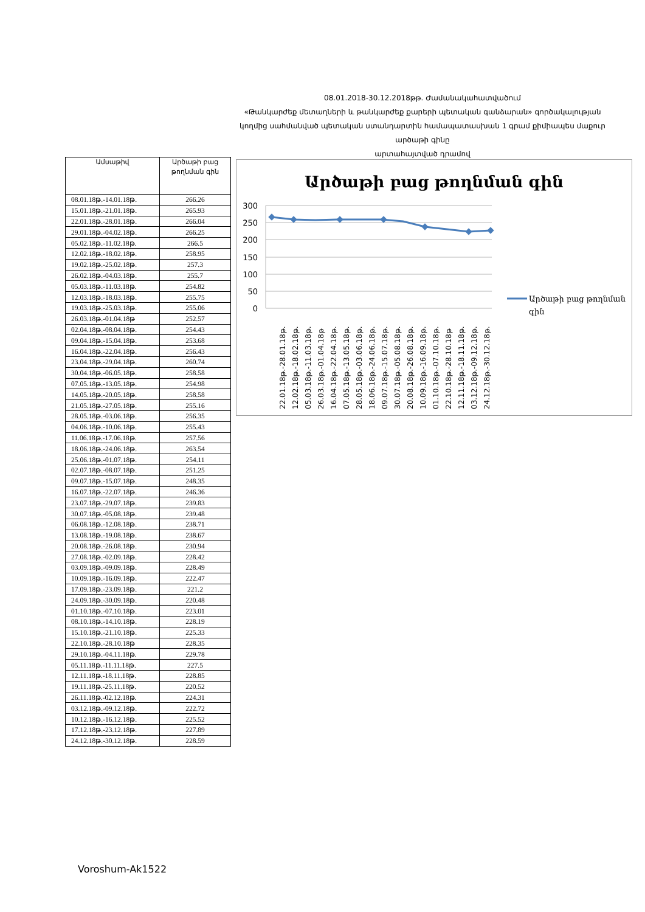08.01.2018-30.12.2018թթ. Ժամանակահատվածում
«Թանկարժեք մետաղների և թանկարժեք քարերի պետական գանձարան» գործակալության
կողմից սահմանված պետական ստանդարտին համապատասխան 1 գրամ քիմիապես մաքուր արծաթի գինը
արտահայտված դրամով
| Ամսաթիվ | Արծաթի բաց թողնման գին |
| --- | --- |
| 08.01.18թ.-14.01.18թ. | 266.26 |
| 15.01.18թ.-21.01.18թ. | 265.93 |
| 22.01.18թ.-28.01.18թ. | 266.04 |
| 29.01.18թ.-04.02.18թ. | 266.25 |
| 05.02.18թ.-11.02.18թ. | 266.5 |
| 12.02.18թ.-18.02.18թ. | 258.95 |
| 19.02.18թ.-25.02.18թ. | 257.3 |
| 26.02.18թ.-04.03.18թ. | 255.7 |
| 05.03.18թ.-11.03.18թ. | 254.82 |
| 12.03.18թ.-18.03.18թ. | 255.75 |
| 19.03.18թ.-25.03.18թ. | 255.06 |
| 26.03.18թ.-01.04.18թ | 252.57 |
| 02.04.18թ.-08.04.18թ. | 254.43 |
| 09.04.18թ.-15.04.18թ. | 253.68 |
| 16.04.18թ.-22.04.18թ. | 256.43 |
| 23.04.18թ.-29.04.18թ. | 260.74 |
| 30.04.18թ.-06.05.18թ. | 258.58 |
| 07.05.18թ.-13.05.18թ. | 254.98 |
| 14.05.18թ.-20.05.18թ. | 258.58 |
| 21.05.18թ.-27.05.18թ. | 255.16 |
| 28.05.18թ.-03.06.18թ. | 256.35 |
| 04.06.18թ.-10.06.18թ. | 255.43 |
| 11.06.18թ.-17.06.18թ. | 257.56 |
| 18.06.18թ.-24.06.18թ. | 263.54 |
| 25.06.18թ.-01.07.18թ. | 254.11 |
| 02.07.18թ.-08.07.18թ. | 251.25 |
| 09.07.18թ.-15.07.18թ. | 248.35 |
| 16.07.18թ.-22.07.18թ. | 246.36 |
| 23.07.18թ.-29.07.18թ. | 239.83 |
| 30.07.18թ.-05.08.18թ. | 239.48 |
| 06.08.18թ.-12.08.18թ. | 238.71 |
| 13.08.18թ.-19.08.18թ. | 238.67 |
| 20.08.18թ.-26.08.18թ. | 230.94 |
| 27.08.18թ.-02.09.18թ. | 228.42 |
| 03.09.18թ.-09.09.18թ. | 228.49 |
| 10.09.18թ.-16.09.18թ. | 222.47 |
| 17.09.18թ.-23.09.18թ. | 221.2 |
| 24.09.18թ.-30.09.18թ. | 220.48 |
| 01.10.18թ.-07.10.18թ. | 223.01 |
| 08.10.18թ.-14.10.18թ. | 228.19 |
| 15.10.18թ.-21.10.18թ. | 225.33 |
| 22.10.18թ.-28.10.18թ | 228.35 |
| 29.10.18թ.-04.11.18թ. | 229.78 |
| 05.11.18թ.-11.11.18թ. | 227.5 |
| 12.11.18թ.-18.11.18թ. | 228.85 |
| 19.11.18թ.-25.11.18թ. | 220.52 |
| 26.11.18թ.-02.12.18թ. | 224.31 |
| 03.12.18թ.-09.12.18թ. | 222.72 |
| 10.12.18թ.-16.12.18թ. | 225.52 |
| 17.12.18թ.-23.12.18թ. | 227.89 |
| 24.12.18թ.-30.12.18թ. | 228.59 |
Արծաթի բաց թողնման գին
300
250
200
150
100
50
0
22.01.18թ.-28.01.18թ.
12.02.18թ.-18.02.18թ.
05.03.18թ.-11.03.18թ.
26.03.18թ.-01.04.18թ
16.04.18թ.-22.04.18թ.
07.05.18թ.-13.05.18թ.
28.05.18թ.-03.06.18թ.
18.06.18թ.-24.06.18թ.
09.07.18թ.-15.07.18թ.
30.07.18թ.-05.08.18թ.
20.08.18թ.-26.08.18թ.
10.09.18թ.-16.09.18թ.
01.10.18թ.-07.10.18թ.
22.10.18թ.-28.10.18թ
12.11.18թ.-18.11.18թ.
03.12.18թ.-09.12.18թ.
24.12.18թ.-30.12.18թ.
Արծաթի բաց թողնման
գին
Voroshum-Ak1522